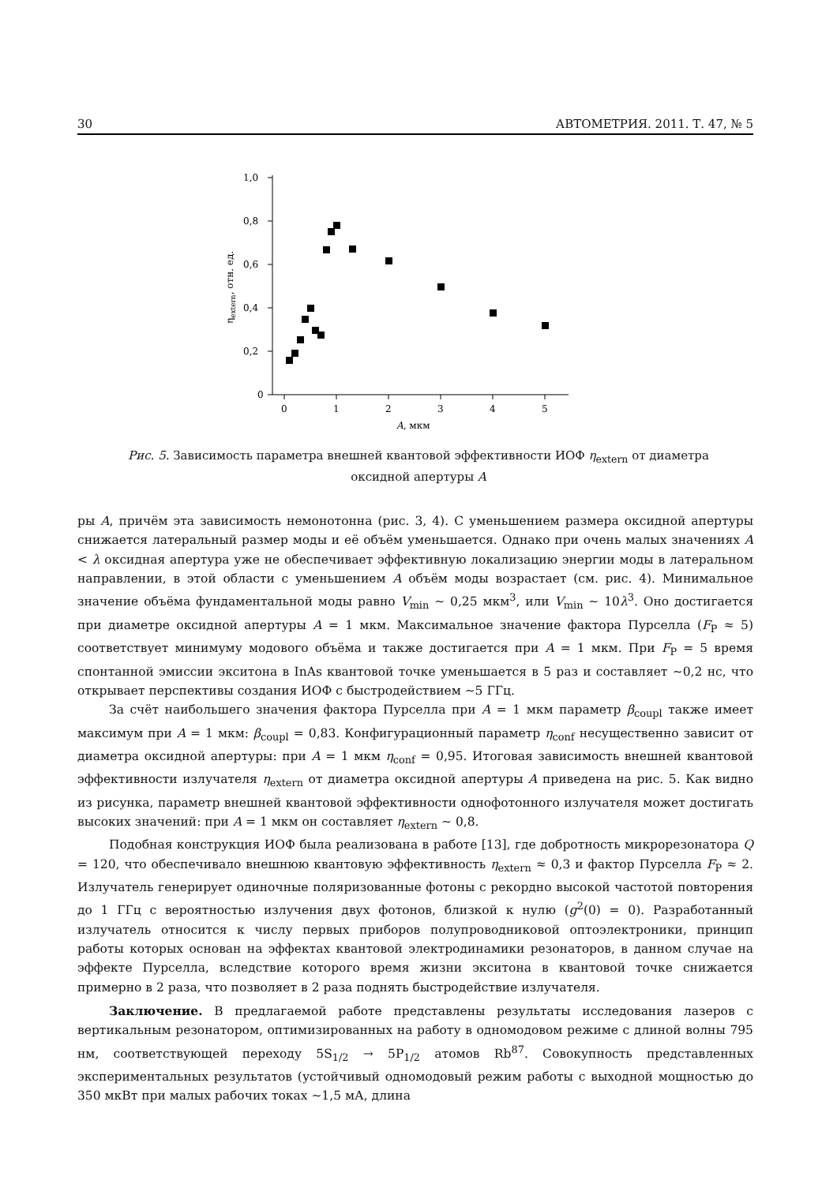30 АВТОМЕТРИЯ. 2011. Т. 47, № 5
1,0
0,8
0,6
0,4
0,2
0
0
1
2
3
4
5
A, мкм
ηextern, отн. ед.
Рис. 5. Зависимость параметра внешней квантовой эффективности ИОФ η<sub>extern</sub> от диаметра оксидной апертуры A
ры A, причём эта зависимость немонотонна (рис. 3, 4). С уменьшением размера оксидной апертуры снижается латеральный размер моды и её объём уменьшается. Однако при очень малых значениях A < λ оксидная апертура уже не обеспечивает эффективную локализацию энергии моды в латеральном направлении, в этой области с уменьшением A объём моды возрастает (см. рис. 4). Минимальное значение объёма фундаментальной моды равно V<sub>min</sub> ∼ 0,25 мкм<sup>3</sup>, или V<sub>min</sub> ∼ 10λ<sup>3</sup>. Оно достигается при диаметре оксидной апертуры A = 1 мкм. Максимальное значение фактора Пурселла (F<sub>P</sub> ≈ 5) соответствует минимуму модового объёма и также достигается при A = 1 мкм. При F<sub>P</sub> = 5 время спонтанной эмиссии экситона в InAs квантовой точке уменьшается в 5 раз и составляет ∼0,2 нс, что открывает перспективы создания ИОФ с быстродействием ∼5 ГГц.
За счёт наибольшего значения фактора Пурселла при A = 1 мкм параметр β<sub>coupl</sub> также имеет максимум при A = 1 мкм: β<sub>coupl</sub> = 0,83. Конфигурационный параметр η<sub>conf</sub> несущественно зависит от диаметра оксидной апертуры: при A = 1 мкм η<sub>conf</sub> = 0,95. Итоговая зависимость внешней квантовой эффективности излучателя η<sub>extern</sub> от диаметра оксидной апертуры A приведена на рис. 5. Как видно из рисунка, параметр внешней квантовой эффективности однофотонного излучателя может достигать высоких значений: при A = 1 мкм он составляет η<sub>extern</sub> ∼ 0,8.
Подобная конструкция ИОФ была реализована в работе [13], где добротность микрорезонатора Q = 120, что обеспечивало внешнюю квантовую эффективность η<sub>extern</sub> ≈ 0,3 и фактор Пурселла F<sub>P</sub> ≈ 2. Излучатель генерирует одиночные поляризованные фотоны с рекордно высокой частотой повторения до 1 ГГц с вероятностью излучения двух фотонов, близкой к нулю (g<sup>2</sup>(0) = 0). Разработанный излучатель относится к числу первых приборов полупроводниковой оптоэлектроники, принцип работы которых основан на эффектах квантовой электродинамики резонаторов, в данном случае на эффекте Пурселла, вследствие которого время жизни экситона в квантовой точке снижается примерно в 2 раза, что позволяет в 2 раза поднять быстродействие излучателя.
Заключение. В предлагаемой работе представлены результаты исследования лазеров с вертикальным резонатором, оптимизированных на работу в одномодовом режиме с длиной волны 795 нм, соответствующей переходу 5S<sub>1/2</sub> → 5P<sub>1/2</sub> атомов Rb<sup>87</sup>. Совокупность представленных экспериментальных результатов (устойчивый одномодовый режим работы с выходной мощностью до 350 мкВт при малых рабочих токах ∼1,5 мА, длина